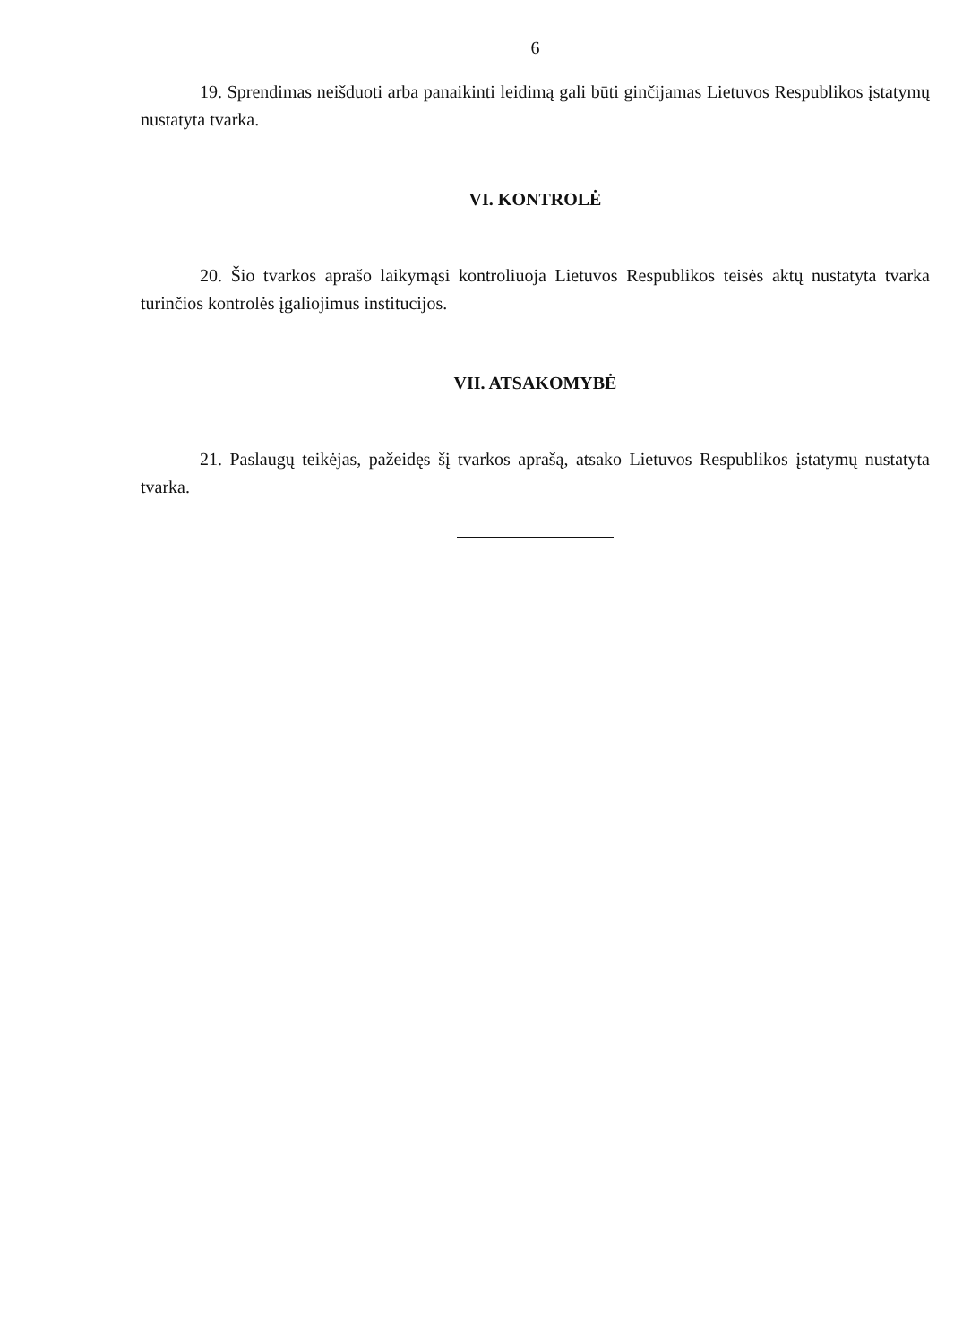6
19. Sprendimas neišduoti arba panaikinti leidimą gali būti ginčijamas Lietuvos Respublikos įstatymų nustatyta tvarka.
VI. KONTROLĖ
20. Šio tvarkos aprašo laikymąsi kontroliuoja Lietuvos Respublikos teisės aktų nustatyta tvarka turinčios kontrolės įgaliojimus institucijos.
VII. ATSAKOMYBĖ
21. Paslaugų teikėjas, pažeidęs šį tvarkos aprašą, atsako Lietuvos Respublikos įstatymų nustatyta tvarka.